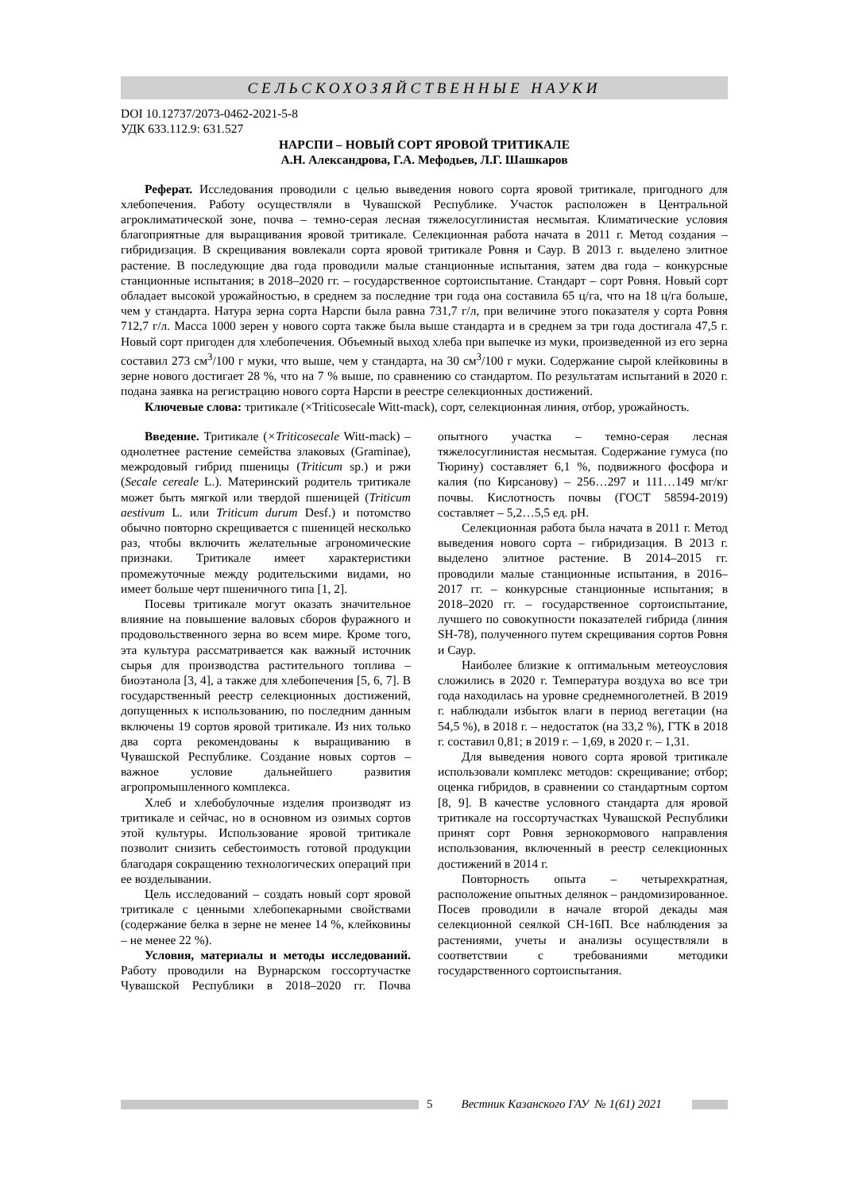СЕЛЬСКОХОЗЯЙСТВЕННЫЕ НАУКИ
DOI 10.12737/2073-0462-2021-5-8
УДК 633.112.9: 631.527
НАРСПИ – НОВЫЙ СОРТ ЯРОВОЙ ТРИТИКАЛЕ
А.Н. Александрова, Г.А. Мефодьев, Л.Г. Шашкаров
Реферат. Исследования проводили с целью выведения нового сорта яровой тритикале, пригодного для хлебопечения. Работу осуществляли в Чувашской Республике. Участок расположен в Центральной агроклиматической зоне, почва – темно-серая лесная тяжелосуглинистая несмытая. Климатические условия благоприятные для выращивания яровой тритикале. Селекционная работа начата в 2011 г. Метод создания – гибридизация. В скрещивания вовлекали сорта яровой тритикале Ровня и Саур. В 2013 г. выделено элитное растение. В последующие два года проводили малые станционные испытания, затем два года – конкурсные станционные испытания; в 2018–2020 гг. – государственное сортоиспытание. Стандарт – сорт Ровня. Новый сорт обладает высокой урожайностью, в среднем за последние три года она составила 65 ц/га, что на 18 ц/га больше, чем у стандарта. Натура зерна сорта Нарспи была равна 731,7 г/л, при величине этого показателя у сорта Ровня 712,7 г/л. Масса 1000 зерен у нового сорта также была выше стандарта и в среднем за три года достигала 47,5 г. Новый сорт пригоден для хлебопечения. Объемный выход хлеба при выпечке из муки, произведенной из его зерна составил 273 см<sup>3</sup>/100 г муки, что выше, чем у стандарта, на 30 см<sup>3</sup>/100 г муки. Содержание сырой клейковины в зерне нового достигает 28 %, что на 7 % выше, по сравнению со стандартом. По результатам испытаний в 2020 г. подана заявка на регистрацию нового сорта Нарспи в реестре селекционных достижений.
Ключевые слова: тритикале (×Triticosecale Witt-mack), сорт, селекционная линия, отбор, урожайность.
Введение. Тритикале (×Triticosecale Witt-mack) – однолетнее растение семейства злаковых (Graminae), межродовый гибрид пшеницы (Triticum sp.) и ржи (Secale cereale L.). Материнский родитель тритикале может быть мягкой или твердой пшеницей (Triticum aestivum L. или Triticum durum Desf.) и потомство обычно повторно скрещивается с пшеницей несколько раз, чтобы включить желательные агрономические признаки. Тритикале имеет характеристики промежуточные между родительскими видами, но имеет больше черт пшеничного типа [1, 2].
Посевы тритикале могут оказать значительное влияние на повышение валовых сборов фуражного и продовольственного зерна во всем мире. Кроме того, эта культура рассматривается как важный источник сырья для производства растительного топлива – биоэтанола [3, 4], а также для хлебопечения [5, 6, 7]. В государственный реестр селекционных достижений, допущенных к использованию, по последним данным включены 19 сортов яровой тритикале. Из них только два сорта рекомендованы к выращиванию в Чувашской Республике. Создание новых сортов – важное условие дальнейшего развития агропромышленного комплекса.
Хлеб и хлебобулочные изделия производят из тритикале и сейчас, но в основном из озимых сортов этой культуры. Использование яровой тритикале позволит снизить себестоимость готовой продукции благодаря сокращению технологических операций при ее возделывании.
Цель исследований – создать новый сорт яровой тритикале с ценными хлебопекарными свойствами (содержание белка в зерне не менее 14 %, клейковины – не менее 22 %).
Условия, материалы и методы исследований. Работу проводили на Вурнарском госсортучастке Чувашской Республики в 2018–2020 гг. Почва опытного участка – темно-серая лесная тяжелосуглинистая несмытая. Содержание гумуса (по Тюрину) составляет 6,1 %, подвижного фосфора и калия (по Кирсанову) – 256…297 и 111…149 мг/кг почвы. Кислотность почвы (ГОСТ 58594-2019) составляет – 5,2…5,5 ед. pH.
Селекционная работа была начата в 2011 г. Метод выведения нового сорта – гибридизация. В 2013 г. выделено элитное растение. В 2014–2015 гг. проводили малые станционные испытания, в 2016–2017 гг. – конкурсные станционные испытания; в 2018–2020 гг. – государственное сортоиспытание, лучшего по совокупности показателей гибрида (линия SH-78), полученного путем скрещивания сортов Ровня и Саур.
Наиболее близкие к оптимальным метеоусловия сложились в 2020 г. Температура воздуха во все три года находилась на уровне среднемноголетней. В 2019 г. наблюдали избыток влаги в период вегетации (на 54,5 %), в 2018 г. – недостаток (на 33,2 %), ГТК в 2018 г. составил 0,81; в 2019 г. – 1,69, в 2020 г. – 1,31.
Для выведения нового сорта яровой тритикале использовали комплекс методов: скрещивание; отбор; оценка гибридов, в сравнении со стандартным сортом [8, 9]. В качестве условного стандарта для яровой тритикале на госсортучастках Чувашской Республики принят сорт Ровня зернокормового направления использования, включенный в реестр селекционных достижений в 2014 г.
Повторность опыта – четырехкратная, расположение опытных делянок – рандомизированное. Посев проводили в начале второй декады мая селекционной сеялкой СН-16П. Все наблюдения за растениями, учеты и анализы осуществляли в соответствии с требованиями методики государственного сортоиспытания.
5 Вестник Казанского ГАУ № 1(61) 2021